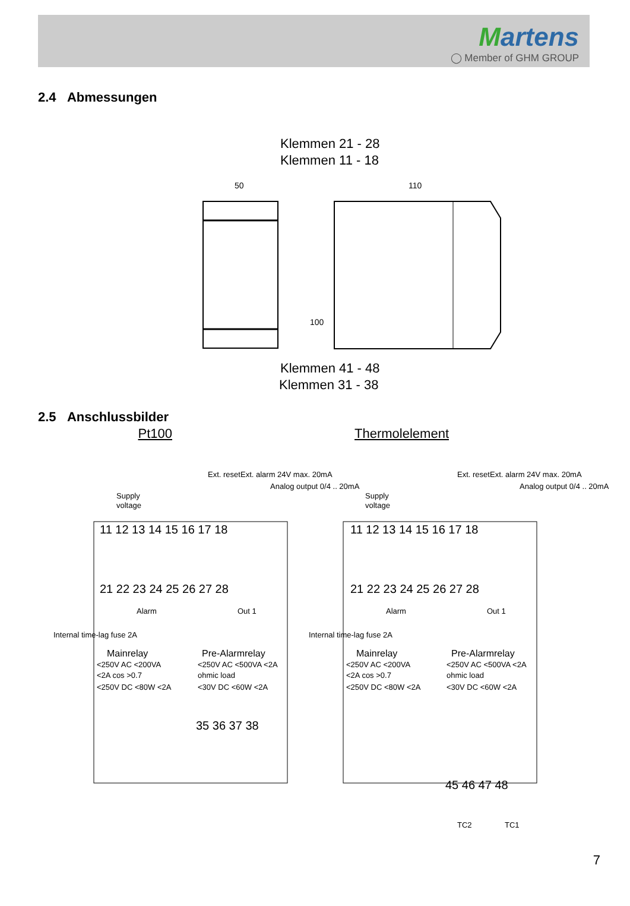Martens
◯ Member of GHM GROUP
2.4 Abmessungen
Klemmen 21 - 28
Klemmen 11 - 18
50
110
100
Klemmen 41 - 48
Klemmen 31 - 38
2.5 Anschlussbilder
Pt100 Thermolelement
Supply
voltage
Supply
voltage
11 12 13 14 15 16 17 18
11 12 13 14 15 16 17 18
21 22 23 24 25 26 27 28
21 22 23 24 25 26 27 28
Mainrelay
Pre-Alarmrelay
<250V AC <200VA
<250V AC <500VA <2A
<2A cos >0.7
ohmic load
<250V DC <80W <2A
<30V DC <60W <2A
Mainrelay
Pre-Alarmrelay
<250V AC <200VA
<250V AC <500VA <2A
<2A cos >0.7
ohmic load
<250V DC <80W <2A
<30V DC <60W <2A
35 36 37 38
45 46 47 48
TC2
TC1
Internal time-lag fuse 2A
Internal time-lag fuse 2A
Ext. reset
Ext. alarm 24V max. 20mA
Analog output 0/4 .. 20mA
Ext. reset
Ext. alarm 24V max. 20mA
Analog output 0/4 .. 20mA
Alarm
Out 1
Alarm
Out 1
7